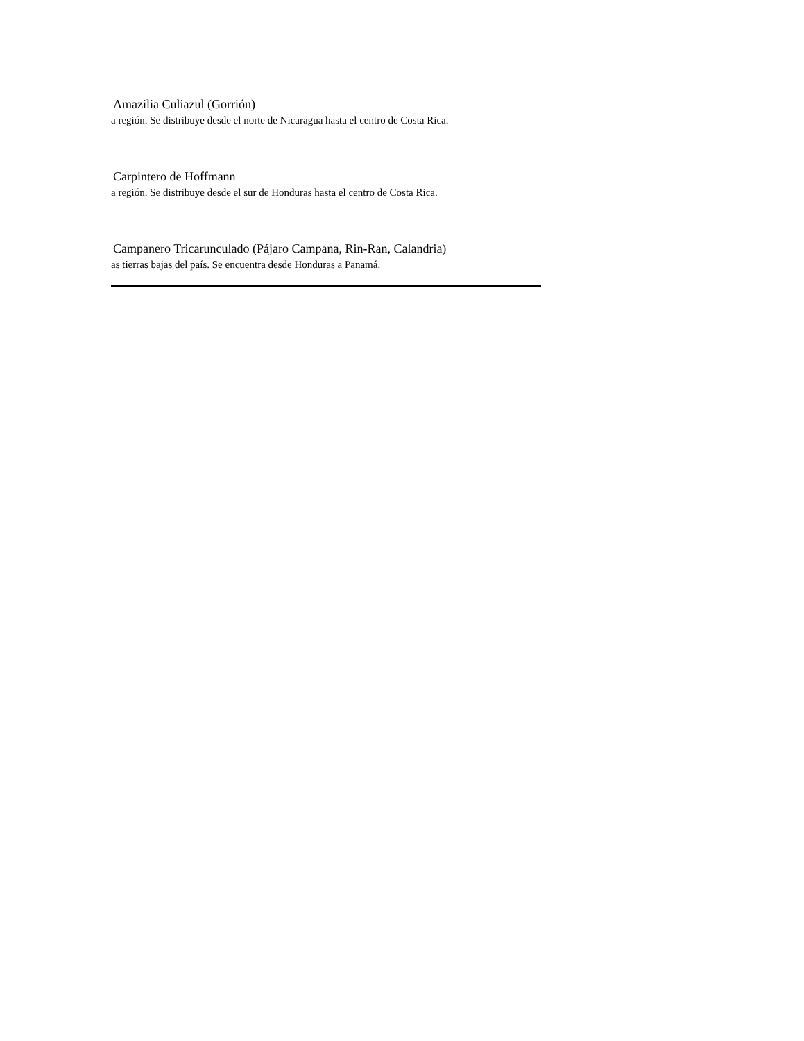Amazilia Culiazul (Gorrión)
a región. Se distribuye desde el norte de Nicaragua hasta el centro de Costa Rica.
Carpintero de Hoffmann
a región. Se distribuye desde el sur de Honduras hasta el centro de Costa Rica.
Campanero Tricarunculado (Pájaro Campana, Rin-Ran, Calandria)
as tierras bajas del país. Se encuentra desde Honduras a Panamá.